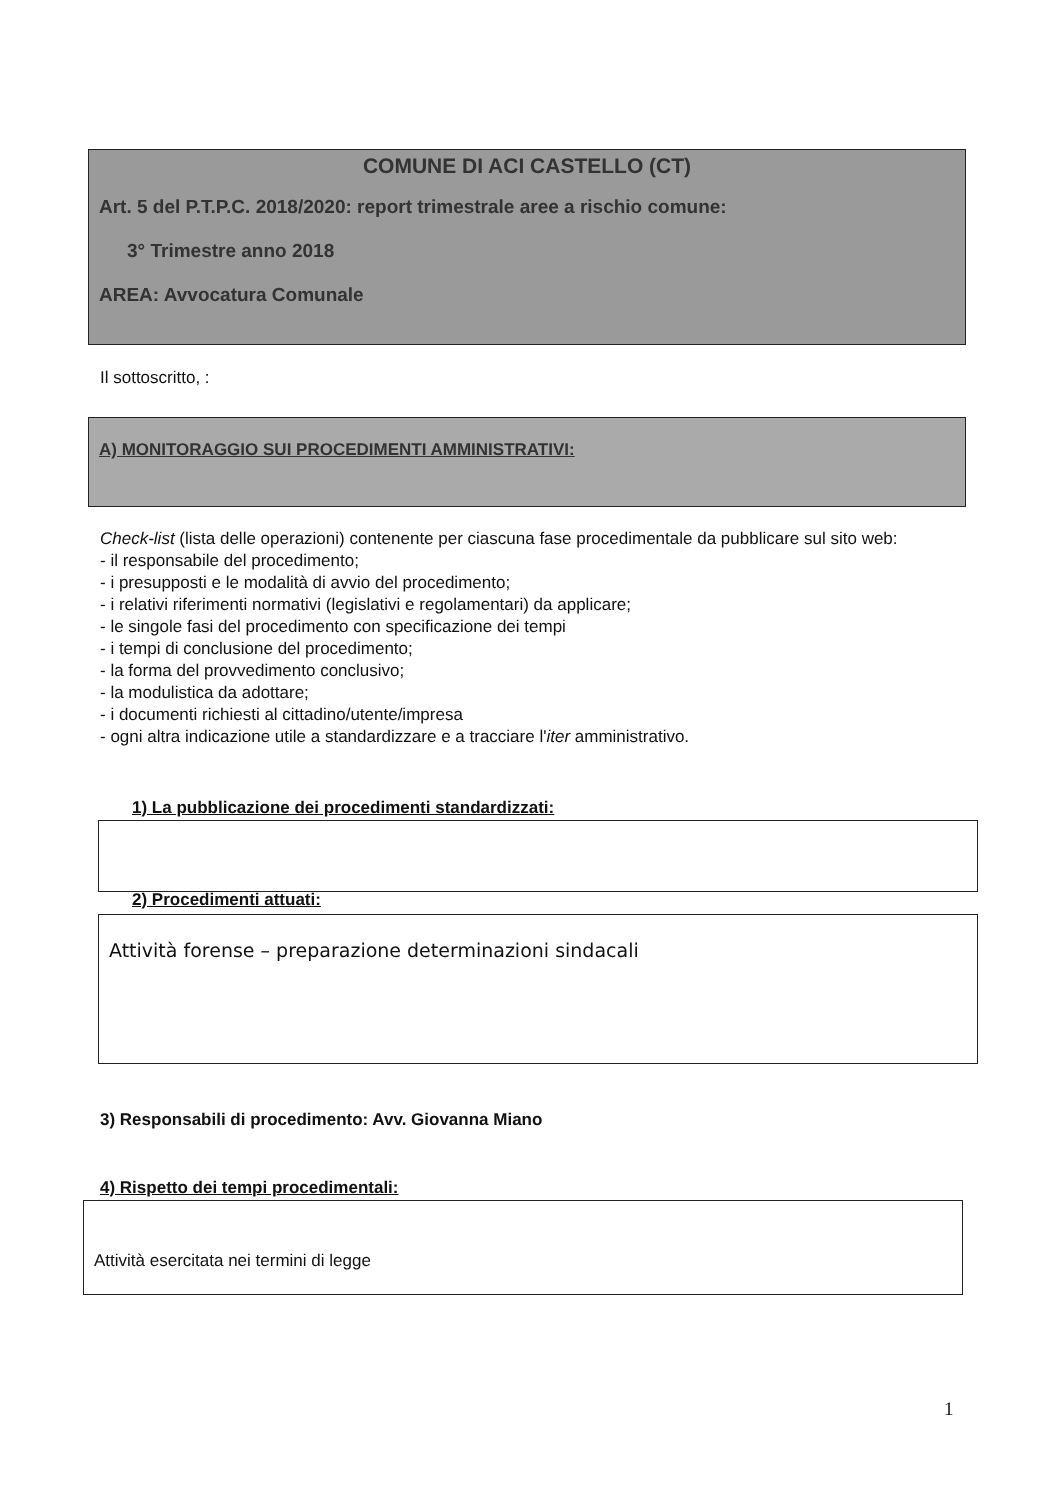COMUNE DI ACI CASTELLO (CT)
Art. 5 del P.T.P.C. 2018/2020: report trimestrale aree a rischio comune:
3° Trimestre anno 2018
AREA: Avvocatura Comunale
Il sottoscritto, :
A) MONITORAGGIO SUI PROCEDIMENTI AMMINISTRATIVI:
Check-list (lista delle operazioni) contenente per ciascuna fase procedimentale da pubblicare sul sito web:
- il responsabile del procedimento;
- i presupposti e le modalità di avvio del procedimento;
- i relativi riferimenti normativi (legislativi e regolamentari) da applicare;
- le singole fasi del procedimento con specificazione dei tempi
- i tempi di conclusione del procedimento;
- la forma del provvedimento conclusivo;
- la modulistica da adottare;
- i documenti richiesti al cittadino/utente/impresa
- ogni altra indicazione utile a standardizzare e a tracciare l'iter amministrativo.
1) La pubblicazione dei procedimenti standardizzati:
2) Procedimenti attuati:
Attività forense – preparazione determinazioni sindacali
3) Responsabili di procedimento: Avv. Giovanna Miano
4) Rispetto dei tempi procedimentali:
Attività esercitata nei termini di legge
1